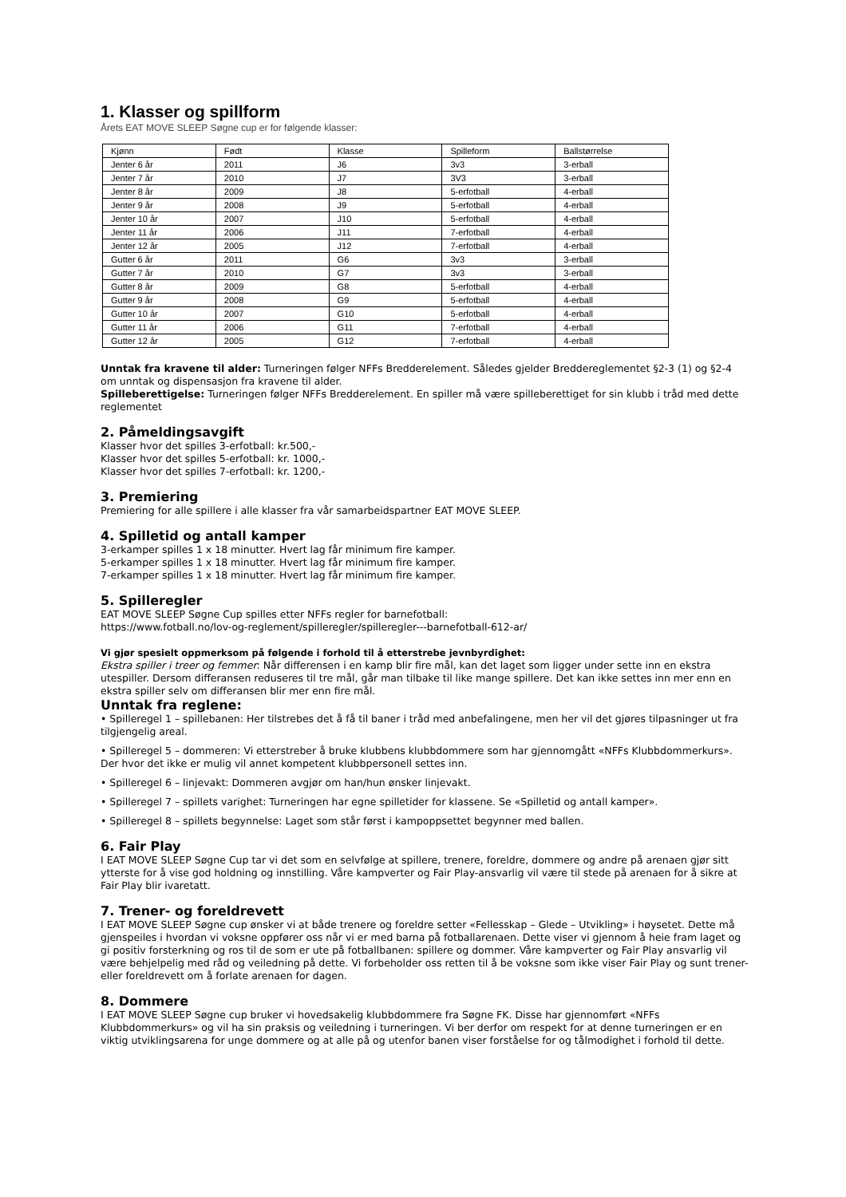1. Klasser og spillform
Årets EAT MOVE SLEEP Søgne cup er for følgende klasser:
| Kjønn | Født | Klasse | Spilleform | Ballstørrelse |
| Jenter 6 år | 2011 | J6 | 3v3 | 3-erball |
| Jenter 7 år | 2010 | J7 | 3V3 | 3-erball |
| Jenter 8 år | 2009 | J8 | 5-erfotball | 4-erball |
| Jenter 9 år | 2008 | J9 | 5-erfotball | 4-erball |
| Jenter 10 år | 2007 | J10 | 5-erfotball | 4-erball |
| Jenter 11 år | 2006 | J11 | 7-erfotball | 4-erball |
| Jenter 12 år | 2005 | J12 | 7-erfotball | 4-erball |
| Gutter 6 år | 2011 | G6 | 3v3 | 3-erball |
| Gutter 7 år | 2010 | G7 | 3v3 | 3-erball |
| Gutter 8 år | 2009 | G8 | 5-erfotball | 4-erball |
| Gutter 9 år | 2008 | G9 | 5-erfotball | 4-erball |
| Gutter 10 år | 2007 | G10 | 5-erfotball | 4-erball |
| Gutter 11 år | 2006 | G11 | 7-erfotball | 4-erball |
| Gutter 12 år | 2005 | G12 | 7-erfotball | 4-erball |
Unntak fra kravene til alder: Turneringen følger NFFs Bredderelement. Således gjelder Breddereglementet §2-3 (1) og §2-4 om unntak og dispensasjon fra kravene til alder.
Spilleberettigelse: Turneringen følger NFFs Bredderelement. En spiller må være spilleberettiget for sin klubb i tråd med dette reglementet
2. Påmeldingsavgift
Klasser hvor det spilles 3-erfotball: kr.500,-
Klasser hvor det spilles 5-erfotball: kr. 1000,-
Klasser hvor det spilles 7-erfotball: kr. 1200,-
3. Premiering
Premiering for alle spillere i alle klasser fra vår samarbeidspartner EAT MOVE SLEEP.
4. Spilletid og antall kamper
3-erkamper spilles 1 x 18 minutter. Hvert lag får minimum fire kamper.
5-erkamper spilles 1 x 18 minutter. Hvert lag får minimum fire kamper.
7-erkamper spilles 1 x 18 minutter. Hvert lag får minimum fire kamper.
5. Spilleregler
EAT MOVE SLEEP Søgne Cup spilles etter NFFs regler for barnefotball:
https://www.fotball.no/lov-og-reglement/spilleregler/spilleregler---barnefotball-612-ar/
Vi gjør spesielt oppmerksom på følgende i forhold til å etterstrebe jevnbyrdighet:
Ekstra spiller i treer og femmer: Når differensen i en kamp blir fire mål, kan det laget som ligger under sette inn en ekstra utespiller. Dersom differansen reduseres til tre mål, går man tilbake til like mange spillere. Det kan ikke settes inn mer enn en ekstra spiller selv om differansen blir mer enn fire mål.
Unntak fra reglene:
• Spilleregel 1 – spillebanen: Her tilstrebes det å få til baner i tråd med anbefalingene, men her vil det gjøres tilpasninger ut fra tilgjengelig areal.
• Spilleregel 5 – dommeren: Vi etterstreber å bruke klubbens klubbdommere som har gjennomgått «NFFs Klubbdommerkurs». Der hvor det ikke er mulig vil annet kompetent klubbpersonell settes inn.
• Spilleregel 6 – linjevakt: Dommeren avgjør om han/hun ønsker linjevakt.
• Spilleregel 7 – spillets varighet: Turneringen har egne spilletider for klassene. Se «Spilletid og antall kamper».
• Spilleregel 8 – spillets begynnelse: Laget som står først i kampoppsettet begynner med ballen.
6. Fair Play
I EAT MOVE SLEEP Søgne Cup tar vi det som en selvfølge at spillere, trenere, foreldre, dommere og andre på arenaen gjør sitt ytterste for å vise god holdning og innstilling. Våre kampverter og Fair Play-ansvarlig vil være til stede på arenaen for å sikre at Fair Play blir ivaretatt.
7. Trener- og foreldrevett
I EAT MOVE SLEEP Søgne cup ønsker vi at både trenere og foreldre setter «Fellesskap – Glede – Utvikling» i høysetet. Dette må gjenspeiles i hvordan vi voksne oppfører oss når vi er med barna på fotballarenaen. Dette viser vi gjennom å heie fram laget og gi positiv forsterkning og ros til de som er ute på fotballbanen: spillere og dommer. Våre kampverter og Fair Play ansvarlig vil være behjelpelig med råd og veiledning på dette. Vi forbeholder oss retten til å be voksne som ikke viser Fair Play og sunt trener- eller foreldrevett om å forlate arenaen for dagen.
8. Dommere
I EAT MOVE SLEEP Søgne cup bruker vi hovedsakelig klubbdommere fra Søgne FK. Disse har gjennomført «NFFs Klubbdommerkurs» og vil ha sin praksis og veiledning i turneringen. Vi ber derfor om respekt for at denne turneringen er en viktig utviklingsarena for unge dommere og at alle på og utenfor banen viser forståelse for og tålmodighet i forhold til dette.